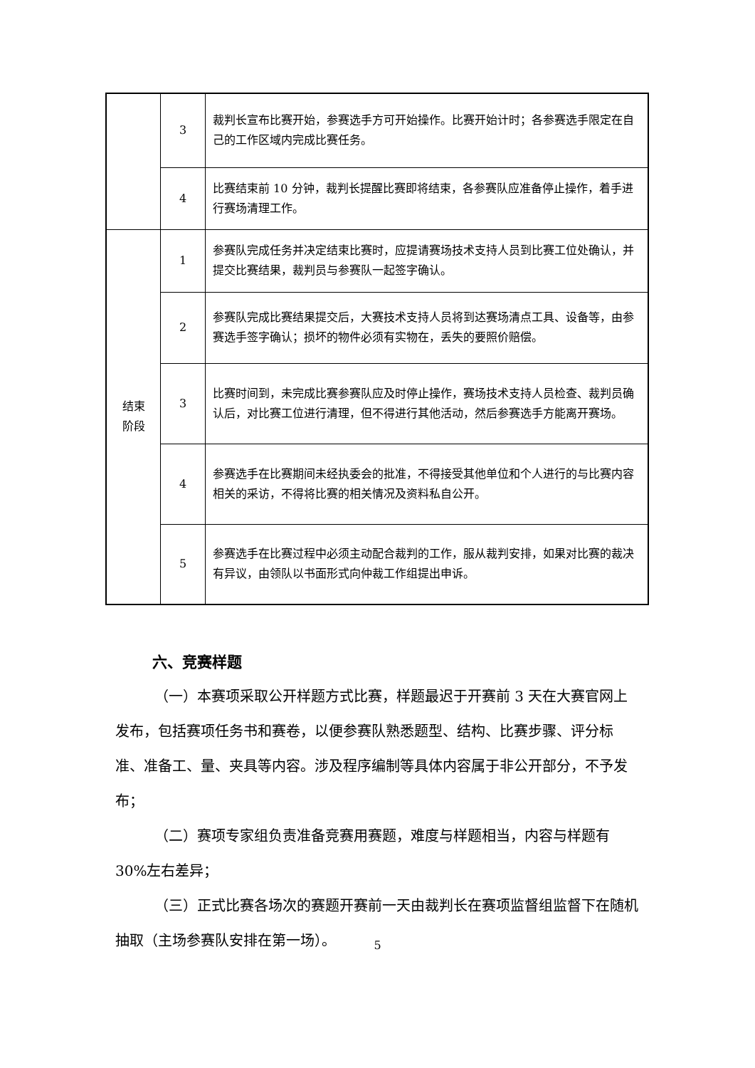| | 3 | 裁判长宣布比赛开始，参赛选手方可开始操作。比赛开始计时；各参赛选手限定在自己的工作区域内完成比赛任务。 |
| | 4 | 比赛结束前 10 分钟，裁判长提醒比赛即将结束，各参赛队应准备停止操作，着手进行赛场清理工作。 |
| 结束 阶段 | 1 | 参赛队完成任务并决定结束比赛时，应提请赛场技术支持人员到比赛工位处确认，并提交比赛结果，裁判员与参赛队一起签字确认。 |
| | 2 | 参赛队完成比赛结果提交后，大赛技术支持人员将到达赛场清点工具、设备等，由参赛选手签字确认；损坏的物件必须有实物在，丢失的要照价赔偿。 |
| | 3 | 比赛时间到，未完成比赛参赛队应及时停止操作，赛场技术支持人员检查、裁判员确认后，对比赛工位进行清理，但不得进行其他活动，然后参赛选手方能离开赛场。 |
| | 4 | 参赛选手在比赛期间未经执委会的批准，不得接受其他单位和个人进行的与比赛内容相关的采访，不得将比赛的相关情况及资料私自公开。 |
| | 5 | 参赛选手在比赛过程中必须主动配合裁判的工作，服从裁判安排，如果对比赛的裁决有异议，由领队以书面形式向仲裁工作组提出申诉。 |
六、竞赛样题
（一）本赛项采取公开样题方式比赛，样题最迟于开赛前 3 天在大赛官网上发布，包括赛项任务书和赛卷，以便参赛队熟悉题型、结构、比赛步骤、评分标准、准备工、量、夹具等内容。涉及程序编制等具体内容属于非公开部分，不予发布；
（二）赛项专家组负责准备竞赛用赛题，难度与样题相当，内容与样题有 30%左右差异；
（三）正式比赛各场次的赛题开赛前一天由裁判长在赛项监督组监督下在随机抽取（主场参赛队安排在第一场）。
5